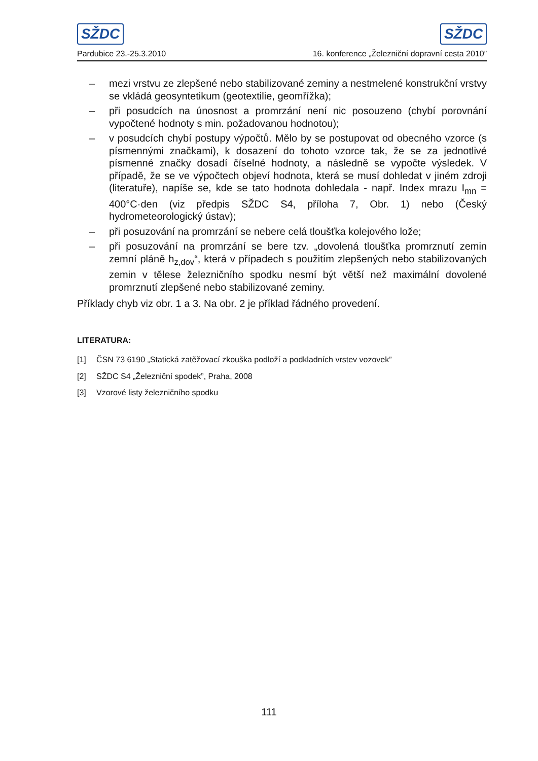SŽDC SŽDC
Pardubice 23.-25.3.2010 16. konference „Železniční dopravní cesta 2010”
– mezi vrstvu ze zlepšené nebo stabilizované zeminy a nestmelené konstrukční vrstvy se vkládá geosyntetikum (geotextilie, geomřížka);
– při posudcích na únosnost a promrzání není nic posouzeno (chybí porovnání vypočtené hodnoty s min. požadovanou hodnotou);
– v posudcích chybí postupy výpočtů. Mělo by se postupovat od obecného vzorce (s písmennými značkami), k dosazení do tohoto vzorce tak, že se za jednotlivé písmenné značky dosadí číselné hodnoty, a následně se vypočte výsledek. V případě, že se ve výpočtech objeví hodnota, která se musí dohledat v jiném zdroji (literatuře), napíše se, kde se tato hodnota dohledala - např. Index mrazu I<sub>mn</sub> = 400°C·den (viz předpis SŽDC S4, příloha 7, Obr. 1) nebo (Český hydrometeorologický ústav);
– při posuzování na promrzání se nebere celá tloušťka kolejového lože;
– při posuzování na promrzání se bere tzv. „dovolená tloušťka promrznutí zemin zemní pláně h<sub>z,dov</sub>“, která v případech s použitím zlepšených nebo stabilizovaných zemin v tělese železničního spodku nesmí být větší než maximální dovolené promrznutí zlepšené nebo stabilizované zeminy.
Příklady chyb viz obr. 1 a 3. Na obr. 2 je příklad řádného provedení.
LITERATURA:
[1] ČSN 73 6190 „Statická zatěžovací zkouška podloží a podkladních vrstev vozovek”
[2] SŽDC S4 „Železniční spodek”, Praha, 2008
[3] Vzorové listy železničního spodku
111